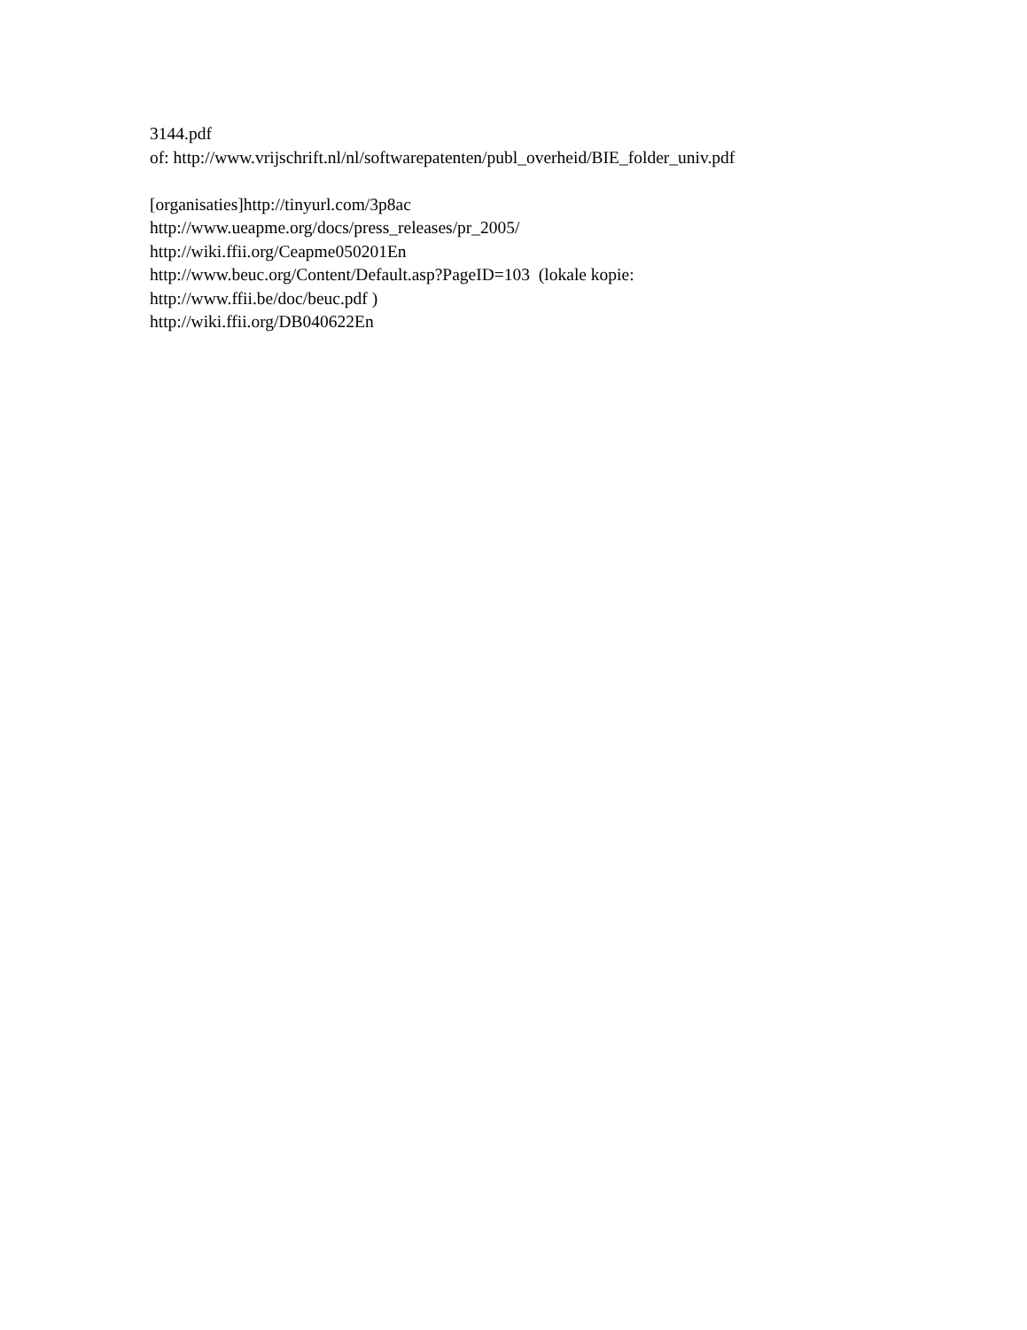3144.pdf
of: http://www.vrijschrift.nl/nl/softwarepatenten/publ_overheid/BIE_folder_univ.pdf
[organisaties]http://tinyurl.com/3p8ac
http://www.ueapme.org/docs/press_releases/pr_2005/
http://wiki.ffii.org/Ceapme050201En
http://www.beuc.org/Content/Default.asp?PageID=103 (lokale kopie:
http://www.ffii.be/doc/beuc.pdf )
http://wiki.ffii.org/DB040622En